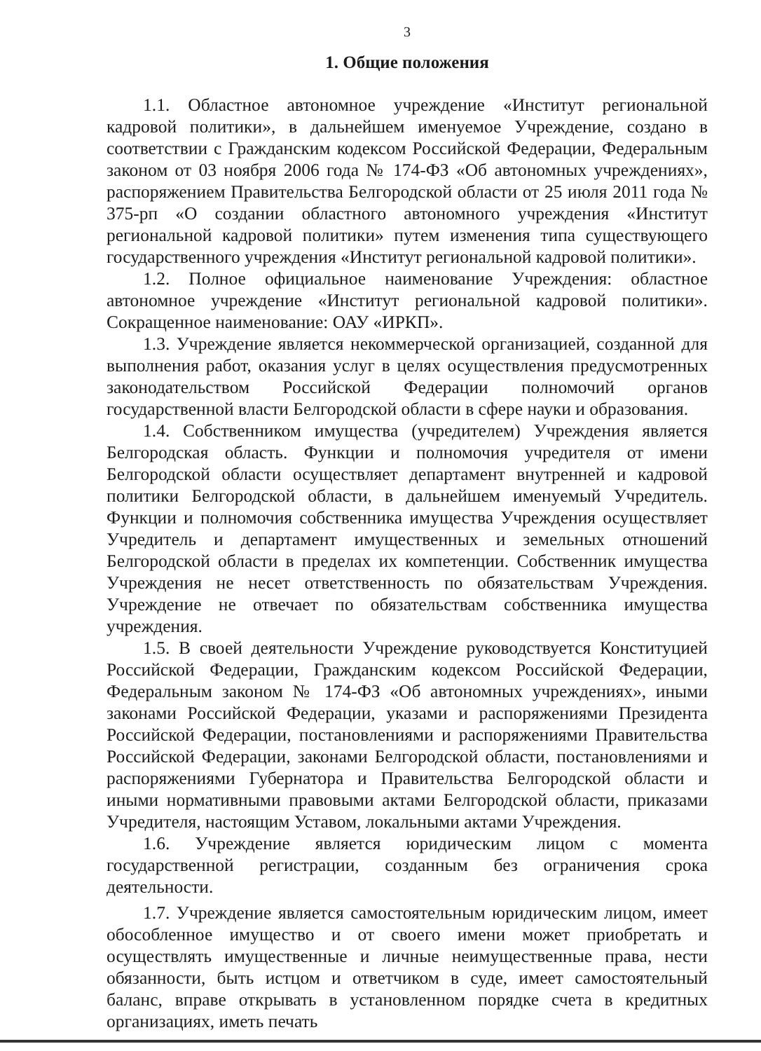3
1. Общие положения
1.1. Областное автономное учреждение «Институт региональной кадровой политики», в дальнейшем именуемое Учреждение, создано в соответствии с Гражданским кодексом Российской Федерации, Федеральным законом от 03 ноября 2006 года № 174-ФЗ «Об автономных учреждениях», распоряжением Правительства Белгородской области от 25 июля 2011 года № 375-рп «О создании областного автономного учреждения «Институт региональной кадровой политики» путем изменения типа существующего государственного учреждения «Институт региональной кадровой политики».
1.2. Полное официальное наименование Учреждения: областное автономное учреждение «Институт региональной кадровой политики». Сокращенное наименование: ОАУ «ИРКП».
1.3. Учреждение является некоммерческой организацией, созданной для выполнения работ, оказания услуг в целях осуществления предусмотренных законодательством Российской Федерации полномочий органов государственной власти Белгородской области в сфере науки и образования.
1.4. Собственником имущества (учредителем) Учреждения является Белгородская область. Функции и полномочия учредителя от имени Белгородской области осуществляет департамент внутренней и кадровой политики Белгородской области, в дальнейшем именуемый Учредитель. Функции и полномочия собственника имущества Учреждения осуществляет Учредитель и департамент имущественных и земельных отношений Белгородской области в пределах их компетенции. Собственник имущества Учреждения не несет ответственность по обязательствам Учреждения. Учреждение не отвечает по обязательствам собственника имущества учреждения.
1.5. В своей деятельности Учреждение руководствуется Конституцией Российской Федерации, Гражданским кодексом Российской Федерации, Федеральным законом № 174-ФЗ «Об автономных учреждениях», иными законами Российской Федерации, указами и распоряжениями Президента Российской Федерации, постановлениями и распоряжениями Правительства Российской Федерации, законами Белгородской области, постановлениями и распоряжениями Губернатора и Правительства Белгородской области и иными нормативными правовыми актами Белгородской области, приказами Учредителя, настоящим Уставом, локальными актами Учреждения.
1.6. Учреждение является юридическим лицом с момента государственной регистрации, созданным без ограничения срока деятельности.
1.7. Учреждение является самостоятельным юридическим лицом, имеет обособленное имущество и от своего имени может приобретать и осуществлять имущественные и личные неимущественные права, нести обязанности, быть истцом и ответчиком в суде, имеет самостоятельный баланс, вправе открывать в установленном порядке счета в кредитных организациях, иметь печать